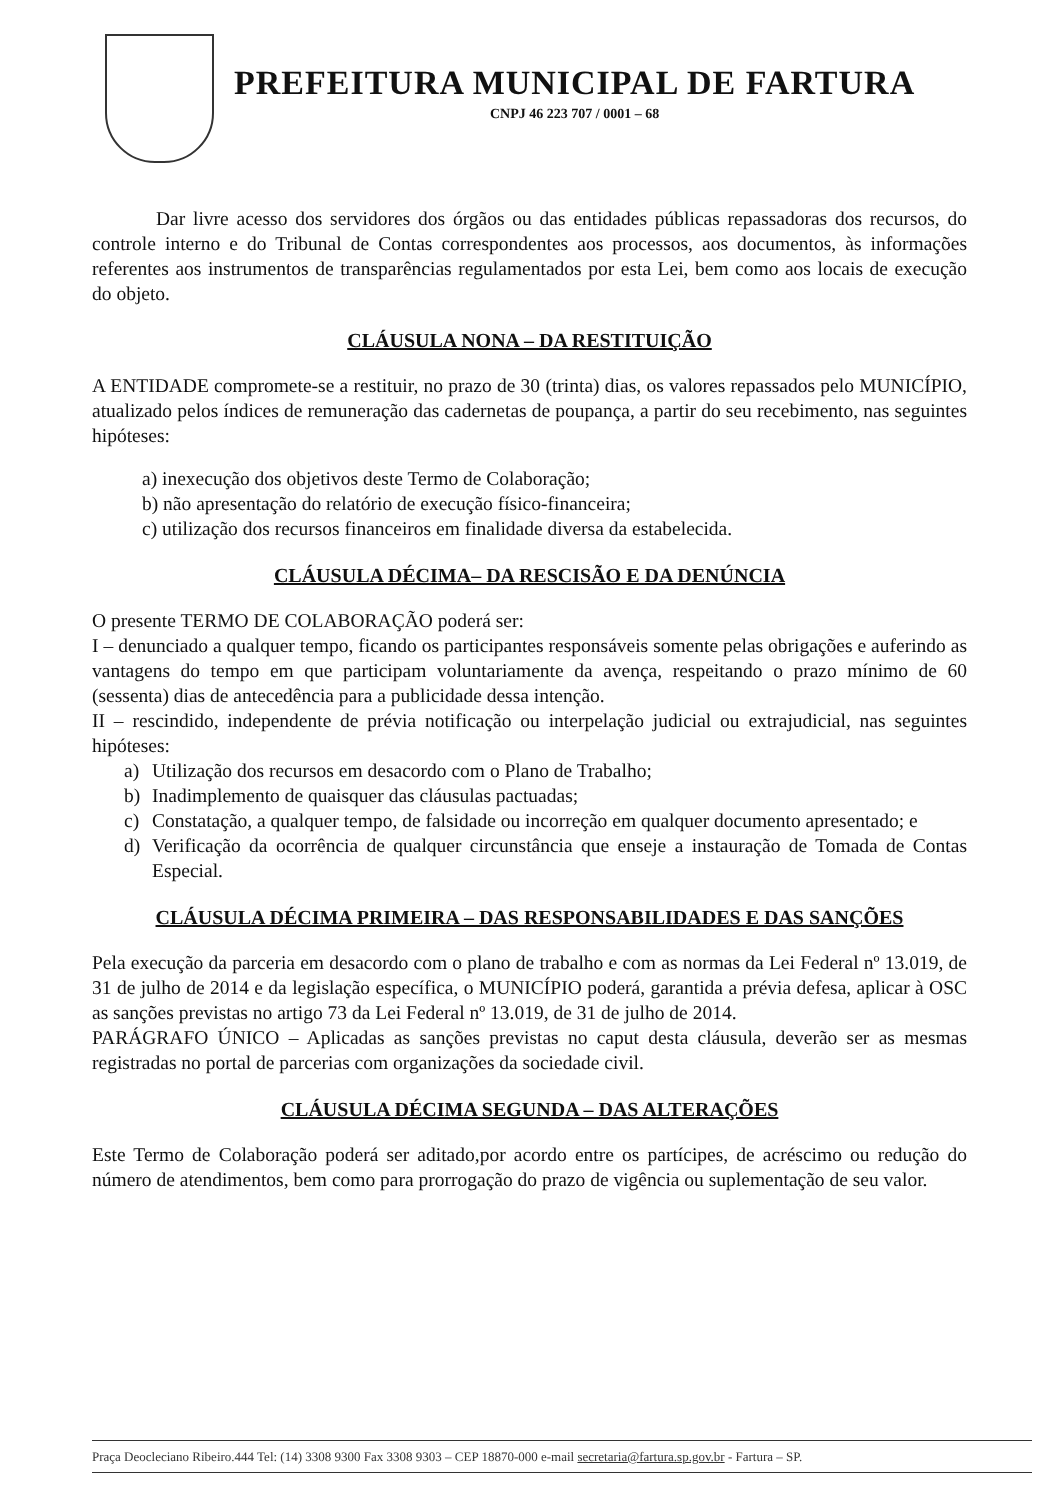PREFEITURA MUNICIPAL DE FARTURA
CNPJ 46 223 707 / 0001 – 68
Dar livre acesso dos servidores dos órgãos ou das entidades públicas repassadoras dos recursos, do controle interno e do Tribunal de Contas correspondentes aos processos, aos documentos, às informações referentes aos instrumentos de transparências regulamentados por esta Lei, bem como aos locais de execução do objeto.
CLÁUSULA NONA – DA RESTITUIÇÃO
A ENTIDADE compromete-se a restituir, no prazo de 30 (trinta) dias, os valores repassados pelo MUNICÍPIO, atualizado pelos índices de remuneração das cadernetas de poupança, a partir do seu recebimento, nas seguintes hipóteses:
a) inexecução dos objetivos deste Termo de Colaboração;
b) não apresentação do relatório de execução físico-financeira;
c) utilização dos recursos financeiros em finalidade diversa da estabelecida.
CLÁUSULA DÉCIMA– DA RESCISÃO E DA DENÚNCIA
O presente TERMO DE COLABORAÇÃO poderá ser:
I – denunciado a qualquer tempo, ficando os participantes responsáveis somente pelas obrigações e auferindo as vantagens do tempo em que participam voluntariamente da avença, respeitando o prazo mínimo de 60 (sessenta) dias de antecedência para a publicidade dessa intenção.
II – rescindido, independente de prévia notificação ou interpelação judicial ou extrajudicial, nas seguintes hipóteses:
a) Utilização dos recursos em desacordo com o Plano de Trabalho;
b) Inadimplemento de quaisquer das cláusulas pactuadas;
c) Constatação, a qualquer tempo, de falsidade ou incorreção em qualquer documento apresentado; e
d) Verificação da ocorrência de qualquer circunstância que enseje a instauração de Tomada de Contas Especial.
CLÁUSULA DÉCIMA PRIMEIRA – DAS RESPONSABILIDADES E DAS SANÇÕES
Pela execução da parceria em desacordo com o plano de trabalho e com as normas da Lei Federal nº 13.019, de 31 de julho de 2014 e da legislação específica, o MUNICÍPIO poderá, garantida a prévia defesa, aplicar à OSC as sanções previstas no artigo 73 da Lei Federal nº 13.019, de 31 de julho de 2014.
PARÁGRAFO ÚNICO – Aplicadas as sanções previstas no caput desta cláusula, deverão ser as mesmas registradas no portal de parcerias com organizações da sociedade civil.
CLÁUSULA DÉCIMA SEGUNDA – DAS ALTERAÇÕES
Este Termo de Colaboração poderá ser aditado,por acordo entre os partícipes, de acréscimo ou redução do número de atendimentos, bem como para prorrogação do prazo de vigência ou suplementação de seu valor.
Praça Deocleciano Ribeiro.444 Tel: (14) 3308 9300 Fax 3308 9303 – CEP 18870-000 e-mail secretaria@fartura.sp.gov.br - Fartura – SP.